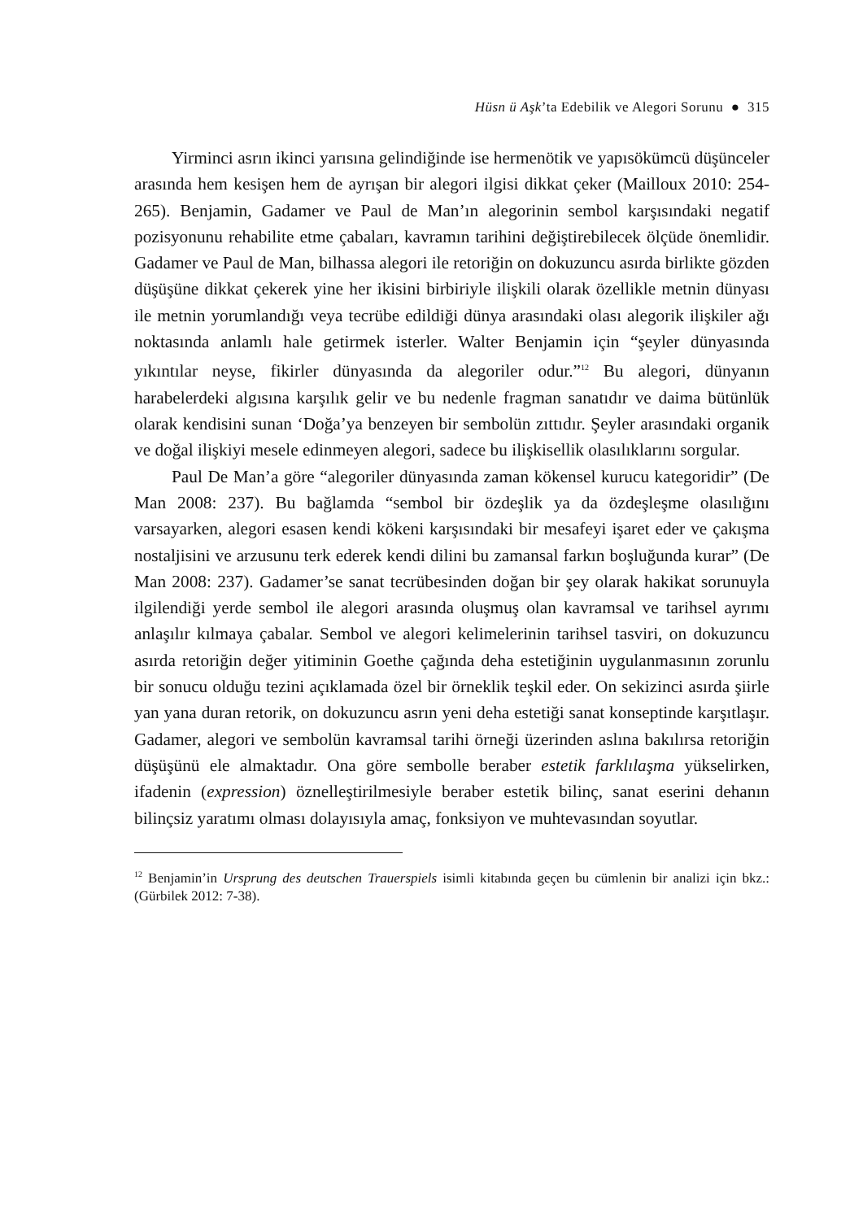Hüsn ü Aşk’ta Edebilik ve Alegori Sorunu ● 315
Yirminci asrın ikinci yarısına gelindiğinde ise hermenötik ve yapısökümcü düşünceler arasında hem kesişen hem de ayrışan bir alegori ilgisi dikkat çeker (Mailloux 2010: 254-265). Benjamin, Gadamer ve Paul de Man’ın alegorinin sembol karşısındaki negatif pozisyonunu rehabilite etme çabaları, kavramın tarihini değiştirebilecek ölçüde önemlidir. Gadamer ve Paul de Man, bilhassa alegori ile retoriğin on dokuzuncu asırda birlikte gözden düşüşüne dikkat çekerek yine her ikisini birbiriyle ilişkili olarak özellikle metnin dünyası ile metnin yorumlandığı veya tecrübe edildiği dünya arasındaki olası alegorik ilişkiler ağı noktasında anlamlı hale getirmek isterler. Walter Benjamin için “şeyler dünyasında yıkıntılar neyse, fikirler dünyasında da alegoriler odur.”<sup>12</sup> Bu alegori, dünyanın harabelerdeki algısına karşılık gelir ve bu nedenle fragman sanatıdır ve daima bütünlük olarak kendisini sunan ‘Doğa’ya benzeyen bir sembolün zıttıdır. Şeyler arasındaki organik ve doğal ilişkiyi mesele edinmeyen alegori, sadece bu ilişkisellik olasılıklarını sorgular.
Paul De Man’a göre “alegoriler dünyasında zaman kökensel kurucu kategoridir” (De Man 2008: 237). Bu bağlamda “sembol bir özdeşlik ya da özdeşleşme olasılığını varsayarken, alegori esasen kendi kökeni karşısındaki bir mesafeyi işaret eder ve çakışma nostaljisini ve arzusunu terk ederek kendi dilini bu zamansal farkın boşluğunda kurar” (De Man 2008: 237). Gadamer’se sanat tecrübesinden doğan bir şey olarak hakikat sorunuyla ilgilendiği yerde sembol ile alegori arasında oluşmuş olan kavramsal ve tarihsel ayrımı anlaşılır kılmaya çabalar. Sembol ve alegori kelimelerinin tarihsel tasviri, on dokuzuncu asırda retoriğin değer yitiminin Goethe çağında deha estetiğinin uygulanmasının zorunlu bir sonucu olduğu tezini açıklamada özel bir örneklik teşkil eder. On sekizinci asırda şiirle yan yana duran retorik, on dokuzuncu asrın yeni deha estetiği sanat konseptinde karşıtlaşır. Gadamer, alegori ve sembolün kavramsal tarihi örneği üzerinden aslına bakılırsa retoriğin düşüşünü ele almaktadır. Ona göre sembolle beraber estetik farklılaşma yükselirken, ifadenin (expression) öznelleştirilmesiyle beraber estetik bilinç, sanat eserini dehanın bilinçsiz yaratımı olması dolayısıyla amaç, fonksiyon ve muhtevasından soyutlar.
<sup>12</sup> Benjamin’in Ursprung des deutschen Trauerspiels isimli kitabında geçen bu cümlenin bir analizi için bkz.: (Gürbilek 2012: 7-38).